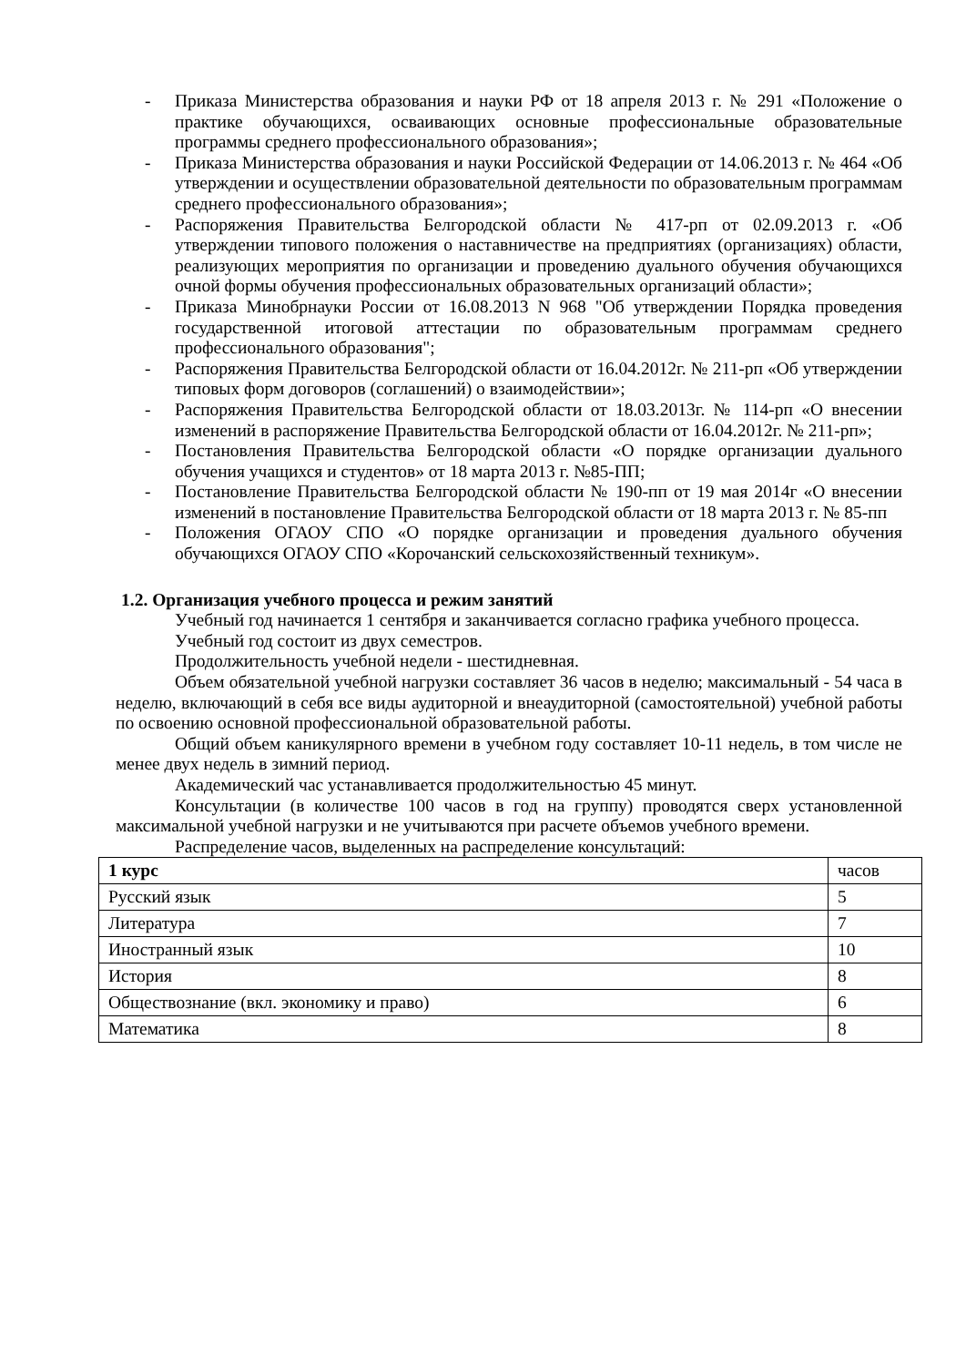- Приказа Министерства образования и науки РФ от 18 апреля 2013 г. № 291 «Положение о практике обучающихся, осваивающих основные профессиональные образовательные программы среднего профессионального образования»;
- Приказа Министерства образования и науки Российской Федерации от 14.06.2013 г. № 464 «Об утверждении и осуществлении образовательной деятельности по образовательным программам среднего профессионального образования»;
- Распоряжения Правительства Белгородской области № 417-рп от 02.09.2013 г. «Об утверждении типового положения о наставничестве на предприятиях (организациях) области, реализующих мероприятия по организации и проведению дуального обучения обучающихся очной формы обучения профессиональных образовательных организаций области»;
- Приказа Минобрнауки России от 16.08.2013 N 968 "Об утверждении Порядка проведения государственной итоговой аттестации по образовательным программам среднего профессионального образования";
- Распоряжения Правительства Белгородской области от 16.04.2012г. № 211-рп «Об утверждении типовых форм договоров (соглашений) о взаимодействии»;
- Распоряжения Правительства Белгородской области от 18.03.2013г. № 114-рп «О внесении изменений в распоряжение Правительства Белгородской области от 16.04.2012г. № 211-рп»;
- Постановления Правительства Белгородской области «О порядке организации дуального обучения учащихся и студентов» от 18 марта 2013 г. №85-ПП;
- Постановление Правительства Белгородской области № 190-пп от 19 мая 2014г «О внесении изменений в постановление Правительства Белгородской области от 18 марта 2013 г. № 85-пп
- Положения ОГАОУ СПО «О порядке организации и проведения дуального обучения обучающихся ОГАОУ СПО «Корочанский сельскохозяйственный техникум».
1.2. Организация учебного процесса и режим занятий
Учебный год начинается 1 сентября и заканчивается согласно графика учебного процесса.
Учебный год состоит из двух семестров.
Продолжительность учебной недели - шестидневная.
Объем обязательной учебной нагрузки составляет 36 часов в неделю; максимальный - 54 часа в неделю, включающий в себя все виды аудиторной и внеаудиторной (самостоятельной) учебной работы по освоению основной профессиональной образовательной работы.
Общий объем каникулярного времени в учебном году составляет 10-11 недель, в том числе не менее двух недель в зимний период.
Академический час устанавливается продолжительностью 45 минут.
Консультации (в количестве 100 часов в год на группу) проводятся сверх установленной максимальной учебной нагрузки и не учитываются при расчете объемов учебного времени.
Распределение часов, выделенных на распределение консультаций:
| 1 курс | часов |
| Русский язык | 5 |
| Литература | 7 |
| Иностранный язык | 10 |
| История | 8 |
| Обществознание (вкл. экономику и право) | 6 |
| Математика | 8 |